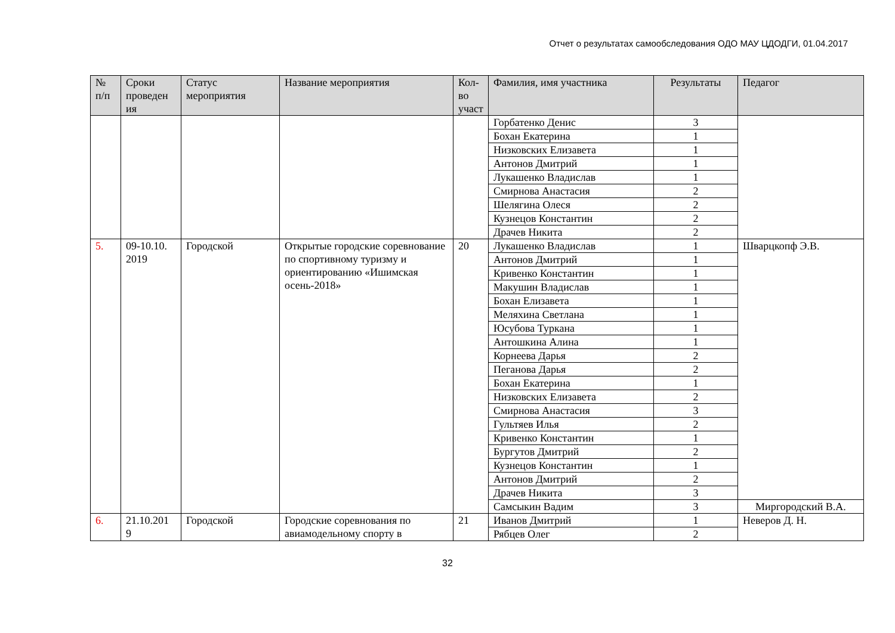Отчет о результатах самообследования ОДО МАУ ЦДОДГИ, 01.04.2017
| № п/п | Сроки проведен ия | Статус мероприятия | Название мероприятия | Кол-во участ | Фамилия, имя участника | Результаты | Педагог |
| --- | --- | --- | --- | --- | --- | --- | --- |
| | | | | | Горбатенко Денис | 3 | |
| | | | | | Бохан Екатерина | 1 | |
| | | | | | Низковских Елизавета | 1 | |
| | | | | | Антонов Дмитрий | 1 | |
| | | | | | Лукашенко Владислав | 1 | |
| | | | | | Смирнова Анастасия | 2 | |
| | | | | | Шелягина Олеся | 2 | |
| | | | | | Кузнецов Константин | 2 | |
| | | | | | Драчев Никита | 2 | |
| 5. | 09-10.10. 2019 | Городской | Открытые городские соревнование по спортивному туризму и ориентированию «Ишимская осень-2018» | 20 | Лукашенко Владислав | 1 | Шварцкопф Э.В. |
| | | | | | Антонов Дмитрий | 1 | |
| | | | | | Кривенко Константин | 1 | |
| | | | | | Макушин Владислав | 1 | |
| | | | | | Бохан Елизавета | 1 | |
| | | | | | Меляхина Светлана | 1 | |
| | | | | | Юсубова Туркана | 1 | |
| | | | | | Антошкина Алина | 1 | |
| | | | | | Корнеева Дарья | 2 | |
| | | | | | Пеганова Дарья | 2 | |
| | | | | | Бохан Екатерина | 1 | |
| | | | | | Низковских Елизавета | 2 | |
| | | | | | Смирнова Анастасия | 3 | |
| | | | | | Гультяев Илья | 2 | |
| | | | | | Кривенко Константин | 1 | |
| | | | | | Бургутов Дмитрий | 2 | |
| | | | | | Кузнецов Константин | 1 | |
| | | | | | Антонов Дмитрий | 2 | |
| | | | | | Драчев Никита | 3 | |
| | | | | | Самсыкин Вадим | 3 | Миргородский В.А. |
| 6. | 21.10.201 9 | Городской | Городские соревнования по авиамодельному спорту в | 21 | Иванов Дмитрий | 1 | Неверов Д. Н. |
| | | | | | Рябцев Олег | 2 | |
32